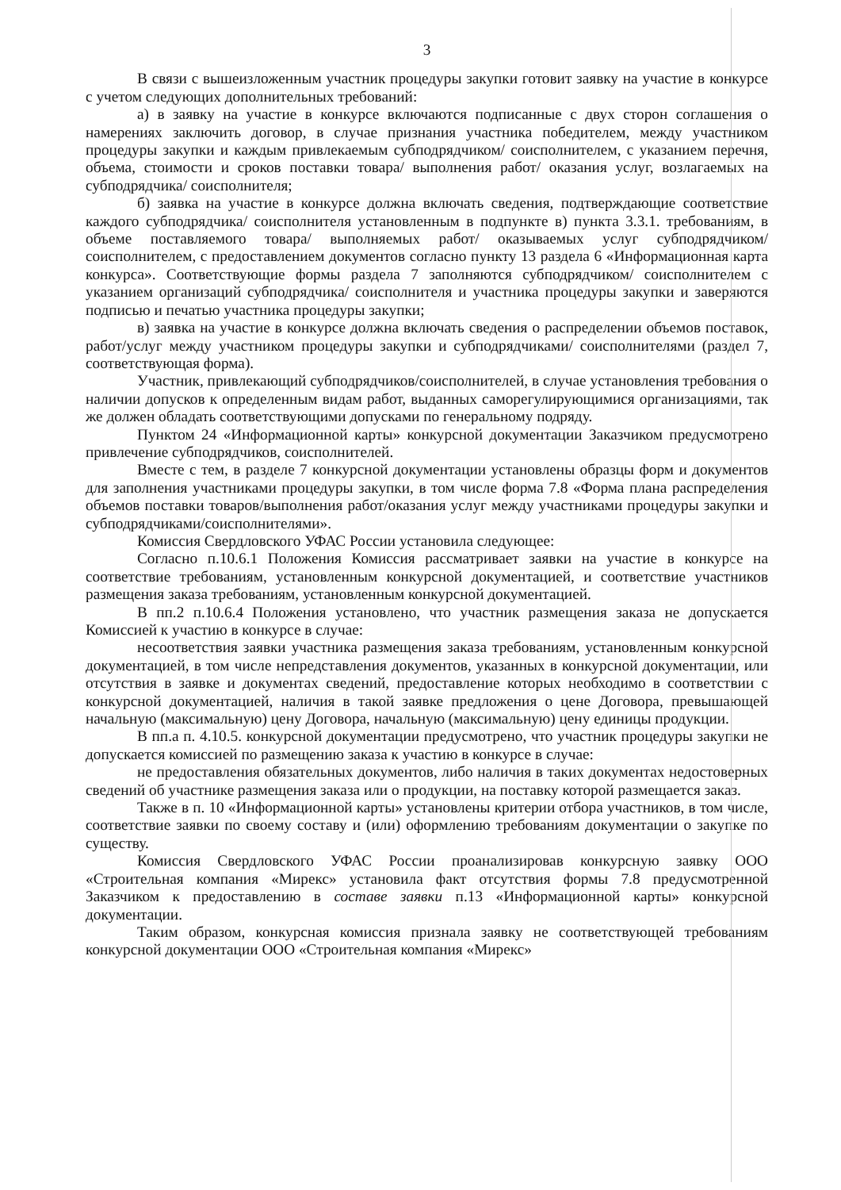3
В связи с вышеизложенным участник процедуры закупки готовит заявку на участие в конкурсе с учетом следующих дополнительных требований:
а) в заявку на участие в конкурсе включаются подписанные с двух сторон соглашения о намерениях заключить договор, в случае признания участника победителем, между участником процедуры закупки и каждым привлекаемым субподрядчиком/ соисполнителем, с указанием перечня, объема, стоимости и сроков поставки товара/ выполнения работ/ оказания услуг, возлагаемых на субподрядчика/ соисполнителя;
б) заявка на участие в конкурсе должна включать сведения, подтверждающие соответствие каждого субподрядчика/ соисполнителя установленным в подпункте в) пункта 3.3.1. требованиям, в объеме поставляемого товара/ выполняемых работ/ оказываемых услуг субподрядчиком/соисполнителем, с предоставлением документов согласно пункту 13 раздела 6 «Информационная карта конкурса». Соответствующие формы раздела 7 заполняются субподрядчиком/ соисполнителем с указанием организаций субподрядчика/ соисполнителя и участника процедуры закупки и заверяются подписью и печатью участника процедуры закупки;
в) заявка на участие в конкурсе должна включать сведения о распределении объемов поставок, работ/услуг между участником процедуры закупки и субподрядчиками/ соисполнителями (раздел 7, соответствующая форма).
Участник, привлекающий субподрядчиков/соисполнителей, в случае установления требования о наличии допусков к определенным видам работ, выданных саморегулирующимися организациями, так же должен обладать соответствующими допусками по генеральному подряду.
Пунктом 24 «Информационной карты» конкурсной документации Заказчиком предусмотрено привлечение субподрядчиков, соисполнителей.
Вместе с тем, в разделе 7 конкурсной документации установлены образцы форм и документов для заполнения участниками процедуры закупки, в том числе форма 7.8 «Форма плана распределения объемов поставки товаров/выполнения работ/оказания услуг между участниками процедуры закупки и субподрядчиками/соисполнителями».
Комиссия Свердловского УФАС России установила следующее:
Согласно п.10.6.1 Положения Комиссия рассматривает заявки на участие в конкурсе на соответствие требованиям, установленным конкурсной документацией, и соответствие участников размещения заказа требованиям, установленным конкурсной документацией.
В пп.2 п.10.6.4 Положения установлено, что участник размещения заказа не допускается Комиссией к участию в конкурсе в случае:
несоответствия заявки участника размещения заказа требованиям, установленным конкурсной документацией, в том числе непредставления документов, указанных в конкурсной документации, или отсутствия в заявке и документах сведений, предоставление которых необходимо в соответствии с конкурсной документацией, наличия в такой заявке предложения о цене Договора, превышающей начальную (максимальную) цену Договора, начальную (максимальную) цену единицы продукции.
В пп.а п. 4.10.5. конкурсной документации предусмотрено, что участник процедуры закупки не допускается комиссией по размещению заказа к участию в конкурсе в случае:
не предоставления обязательных документов, либо наличия в таких документах недостоверных сведений об участнике размещения заказа или о продукции, на поставку которой размещается заказ.
Также в п. 10 «Информационной карты» установлены критерии отбора участников, в том числе, соответствие заявки по своему составу и (или) оформлению требованиям документации о закупке по существу.
Комиссия Свердловского УФАС России проанализировав конкурсную заявку ООО «Строительная компания «Мирекс» установила факт отсутствия формы 7.8 предусмотренной Заказчиком к предоставлению в составе заявки п.13 «Информационной карты» конкурсной документации.
Таким образом, конкурсная комиссия признала заявку не соответствующей требованиям конкурсной документации ООО «Строительная компания «Мирекс»